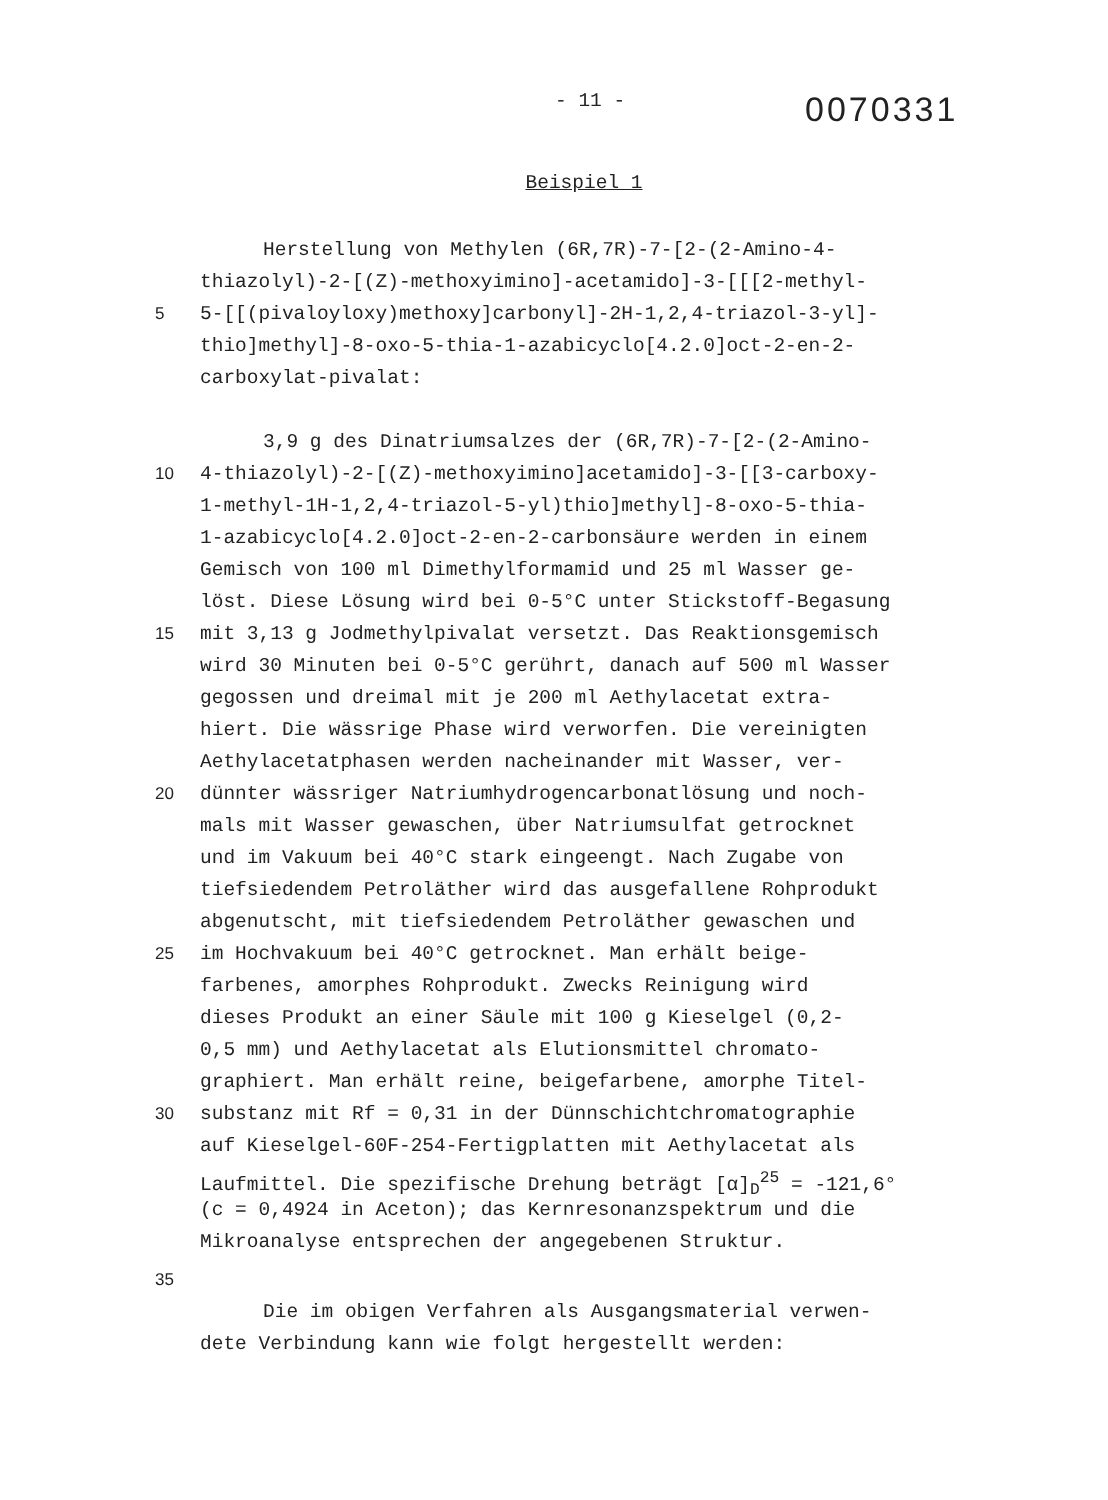- 11 -
0070331
Beispiel 1
Herstellung von Methylen (6R,7R)-7-[2-(2-Amino-4-
thiazolyl)-2-[(Z)-methoxyimino]-acetamido]-3-[[[2-methyl-
5 5-[[(pivaloyloxy)methoxy]carbonyl]-2H-1,2,4-triazol-3-yl]-
thio]methyl]-8-oxo-5-thia-1-azabicyclo[4.2.0]oct-2-en-2-
carboxylat-pivalat:
3,9 g des Dinatriumsalzes der (6R,7R)-7-[2-(2-Amino-
10 4-thiazolyl)-2-[(Z)-methoxyimino]acetamido]-3-[[3-carboxy-
1-methyl-1H-1,2,4-triazol-5-yl)thio]methyl]-8-oxo-5-thia-
1-azabicyclo[4.2.0]oct-2-en-2-carbonsäure werden in einem
Gemisch von 100 ml Dimethylformamid und 25 ml Wasser ge-
löst. Diese Lösung wird bei 0-5°C unter Stickstoff-Begasung
15 mit 3,13 g Jodmethylpivalat versetzt. Das Reaktionsgemisch
wird 30 Minuten bei 0-5°C gerührt, danach auf 500 ml Wasser
gegossen und dreimal mit je 200 ml Aethylacetat extra-
hiert. Die wässrige Phase wird verworfen. Die vereinigten
Aethylacetatphasen werden nacheinander mit Wasser, ver-
20 dünnter wässriger Natriumhydrogencarbonatlösung und noch-
mals mit Wasser gewaschen, über Natriumsulfat getrocknet
und im Vakuum bei 40°C stark eingeengt. Nach Zugabe von
tiefsiedendem Petroläther wird das ausgefallene Rohprodukt
abgenutscht, mit tiefsiedendem Petroläther gewaschen und
25 im Hochvakuum bei 40°C getrocknet. Man erhält beige-
farbenes, amorphes Rohprodukt. Zwecks Reinigung wird
dieses Produkt an einer Säule mit 100 g Kieselgel (0,2-
0,5 mm) und Aethylacetat als Elutionsmittel chromato-
graphiert. Man erhält reine, beigefarbene, amorphe Titel-
30 substanz mit Rf = 0,31 in der Dünnschichtchromatographie
auf Kieselgel-60F-254-Fertigplatten mit Aethylacetat als
Laufmittel. Die spezifische Drehung beträgt [α]<sub>D</sub><sup>25</sup> = -121,6°
(c = 0,4924 in Aceton); das Kernresonanzspektrum und die
Mikroanalyse entsprechen der angegebenen Struktur.
35
Die im obigen Verfahren als Ausgangsmaterial verwen-
dete Verbindung kann wie folgt hergestellt werden: